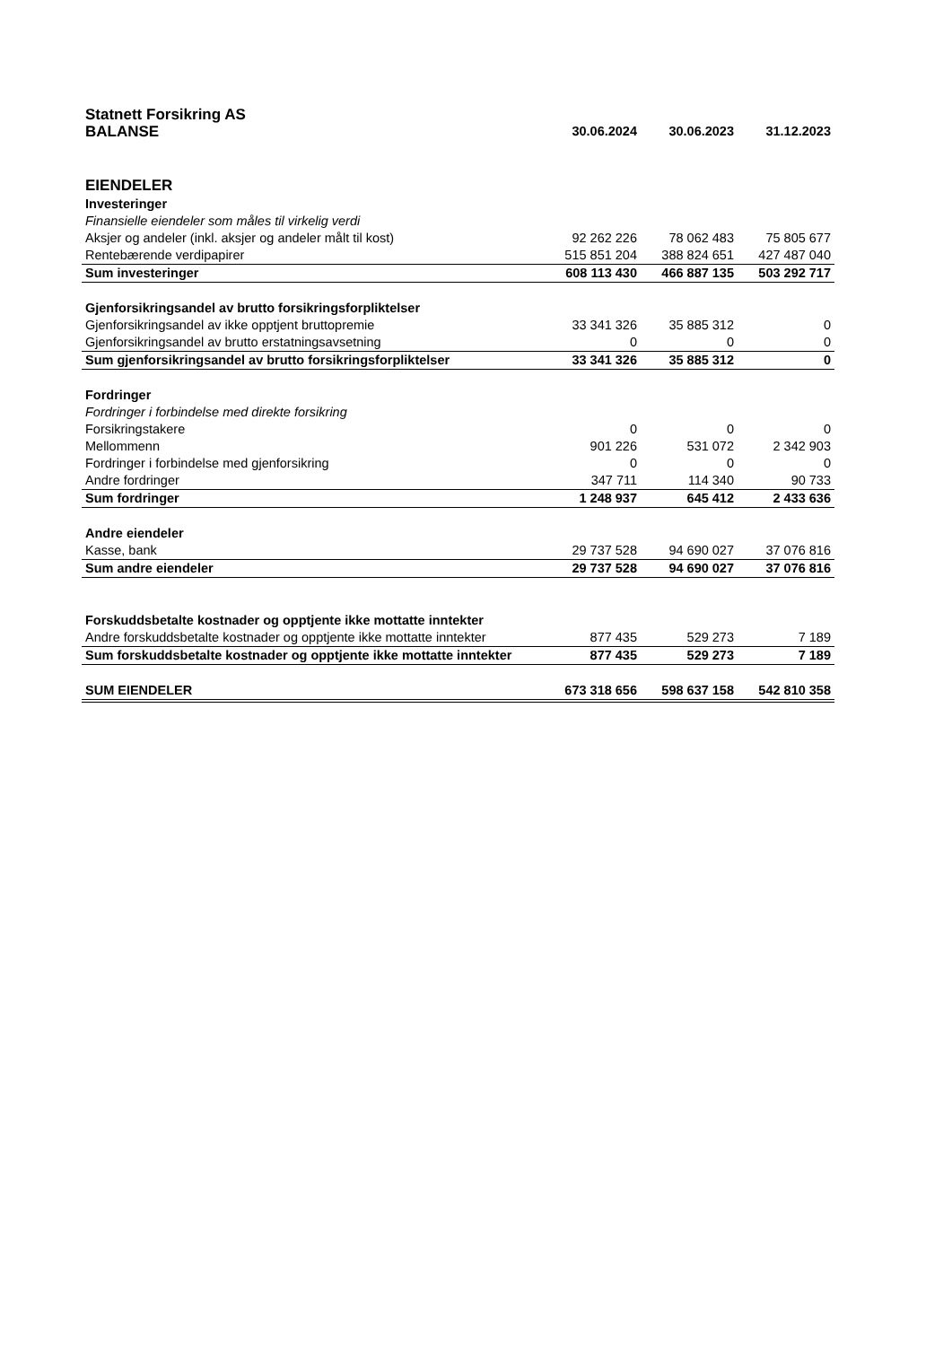| Statnett Forsikring AS | | | |
| BALANSE | 30.06.2024 | 30.06.2023 | 31.12.2023 |
| EIENDELER | | | |
| Investeringer | | | |
| Finansielle eiendeler som måles til virkelig verdi | | | |
| Aksjer og andeler (inkl. aksjer og andeler målt til kost) | 92 262 226 | 78 062 483 | 75 805 677 |
| Rentebærende verdipapirer | 515 851 204 | 388 824 651 | 427 487 040 |
| Sum investeringer | 608 113 430 | 466 887 135 | 503 292 717 |
| Gjenforsikringsandel av brutto forsikringsforpliktelser | | | |
| Gjenforsikringsandel av ikke opptjent bruttopremie | 33 341 326 | 35 885 312 | 0 |
| Gjenforsikringsandel av brutto erstatningsavsetning | 0 | 0 | 0 |
| Sum gjenforsikringsandel av brutto forsikringsforpliktelser | 33 341 326 | 35 885 312 | 0 |
| Fordringer | | | |
| Fordringer i forbindelse med direkte forsikring | | | |
| Forsikringstakere | 0 | 0 | 0 |
| Mellommenn | 901 226 | 531 072 | 2 342 903 |
| Fordringer i forbindelse med gjenforsikring | 0 | 0 | 0 |
| Andre fordringer | 347 711 | 114 340 | 90 733 |
| Sum fordringer | 1 248 937 | 645 412 | 2 433 636 |
| Andre eiendeler | | | |
| Kasse, bank | 29 737 528 | 94 690 027 | 37 076 816 |
| Sum andre eiendeler | 29 737 528 | 94 690 027 | 37 076 816 |
| Forskuddsbetalte kostnader og opptjente ikke mottatte inntekter | | | |
| Andre forskuddsbetalte kostnader og opptjente ikke mottatte inntekter | 877 435 | 529 273 | 7 189 |
| Sum forskuddsbetalte kostnader og opptjente ikke mottatte inntekter | 877 435 | 529 273 | 7 189 |
| SUM EIENDELER | 673 318 656 | 598 637 158 | 542 810 358 |